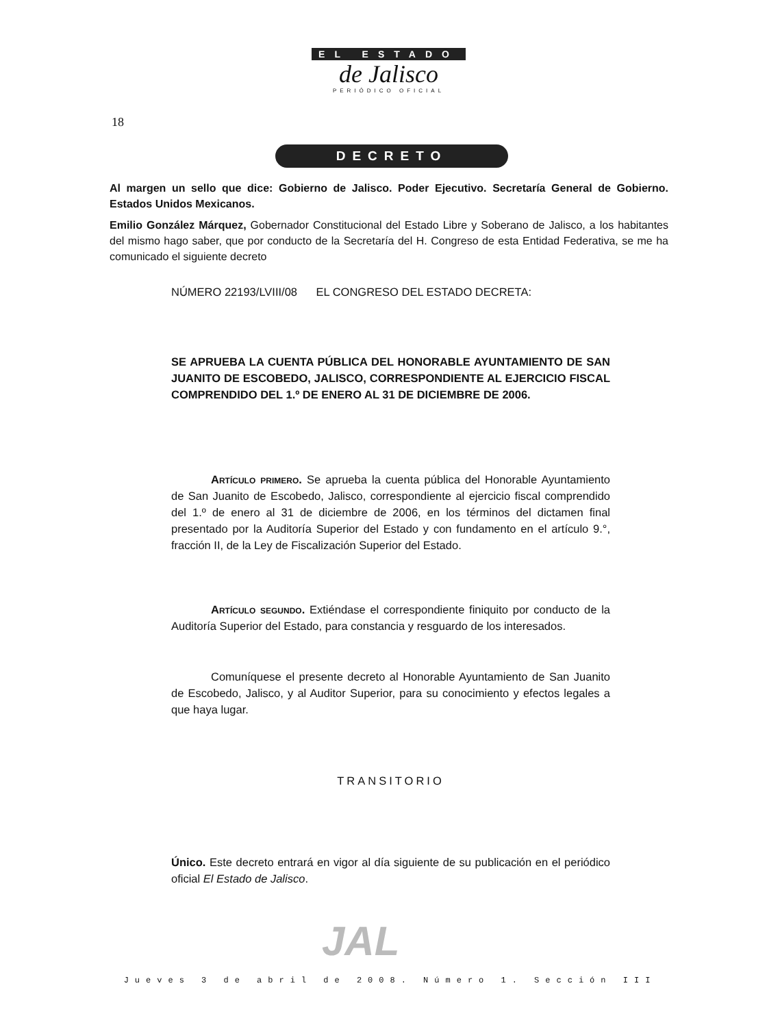18
EL ESTADO
de Jalisco
PERIÓDICO OFICIAL
DECRETO
Al margen un sello que dice: Gobierno de Jalisco. Poder Ejecutivo. Secretaría General de Gobierno. Estados Unidos Mexicanos.
Emilio González Márquez, Gobernador Constitucional del Estado Libre y Soberano de Jalisco, a los habitantes del mismo hago saber, que por conducto de la Secretaría del H. Congreso de esta Entidad Federativa, se me ha comunicado el siguiente decreto
NÚMERO 22193/LVIII/08 EL CONGRESO DEL ESTADO DECRETA:
SE APRUEBA LA CUENTA PÚBLICA DEL HONORABLE AYUNTAMIENTO DE SAN JUANITO DE ESCOBEDO, JALISCO, CORRESPONDIENTE AL EJERCICIO FISCAL COMPRENDIDO DEL 1.º DE ENERO AL 31 DE DICIEMBRE DE 2006.
Artículo primero. Se aprueba la cuenta pública del Honorable Ayuntamiento de San Juanito de Escobedo, Jalisco, correspondiente al ejercicio fiscal comprendido del 1.º de enero al 31 de diciembre de 2006, en los términos del dictamen final presentado por la Auditoría Superior del Estado y con fundamento en el artículo 9.°, fracción II, de la Ley de Fiscalización Superior del Estado.
Artículo segundo. Extiéndase el correspondiente finiquito por conducto de la Auditoría Superior del Estado, para constancia y resguardo de los interesados.
Comuníquese el presente decreto al Honorable Ayuntamiento de San Juanito de Escobedo, Jalisco, y al Auditor Superior, para su conocimiento y efectos legales a que haya lugar.
TRANSITORIO
Único. Este decreto entrará en vigor al día siguiente de su publicación en el periódico oficial El Estado de Jalisco.
JAL
Jueves 3 de abril de 2008. Número 1. Sección III